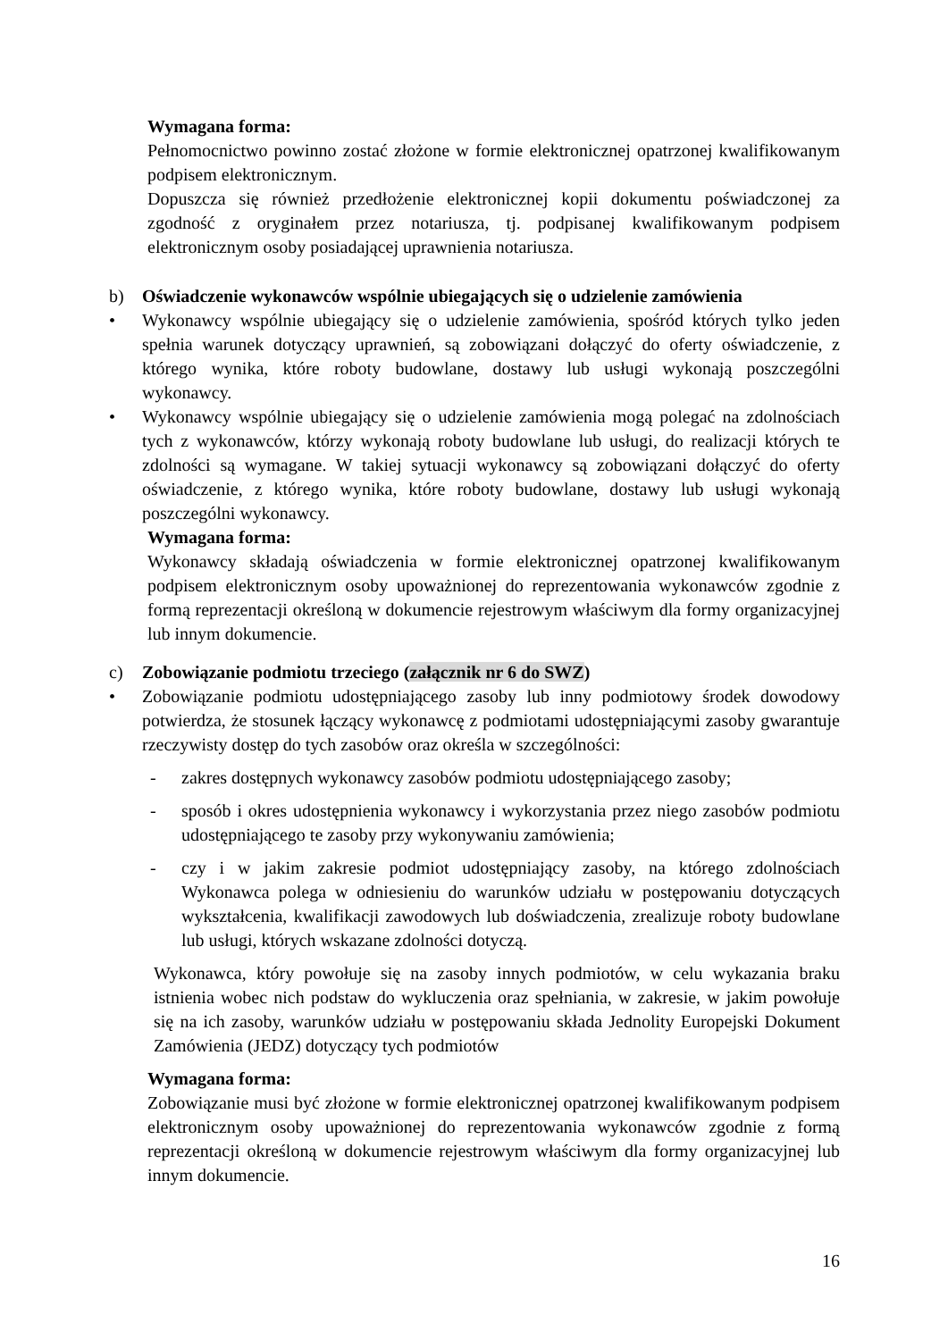Wymagana forma:
Pełnomocnictwo powinno zostać złożone w formie elektronicznej opatrzonej kwalifikowanym podpisem elektronicznym.
Dopuszcza się również przedłożenie elektronicznej kopii dokumentu poświadczonej za zgodność z oryginałem przez notariusza, tj. podpisanej kwalifikowanym podpisem elektronicznym osoby posiadającej uprawnienia notariusza.
b) Oświadczenie wykonawców wspólnie ubiegających się o udzielenie zamówienia
• Wykonawcy wspólnie ubiegający się o udzielenie zamówienia, spośród których tylko jeden spełnia warunek dotyczący uprawnień, są zobowiązani dołączyć do oferty oświadczenie, z którego wynika, które roboty budowlane, dostawy lub usługi wykonają poszczególni wykonawcy.
• Wykonawcy wspólnie ubiegający się o udzielenie zamówienia mogą polegać na zdolnościach tych z wykonawców, którzy wykonają roboty budowlane lub usługi, do realizacji których te zdolności są wymagane. W takiej sytuacji wykonawcy są zobowiązani dołączyć do oferty oświadczenie, z którego wynika, które roboty budowlane, dostawy lub usługi wykonają poszczególni wykonawcy.
Wymagana forma:
Wykonawcy składają oświadczenia w formie elektronicznej opatrzonej kwalifikowanym podpisem elektronicznym osoby upoważnionej do reprezentowania wykonawców zgodnie z formą reprezentacji określoną w dokumencie rejestrowym właściwym dla formy organizacyjnej lub innym dokumencie.
c) Zobowiązanie podmiotu trzeciego (załącznik nr 6 do SWZ)
• Zobowiązanie podmiotu udostępniającego zasoby lub inny podmiotowy środek dowodowy potwierdza, że stosunek łączący wykonawcę z podmiotami udostępniającymi zasoby gwarantuje rzeczywisty dostęp do tych zasobów oraz określa w szczególności:
- zakres dostępnych wykonawcy zasobów podmiotu udostępniającego zasoby;
- sposób i okres udostępnienia wykonawcy i wykorzystania przez niego zasobów podmiotu udostępniającego te zasoby przy wykonywaniu zamówienia;
- czy i w jakim zakresie podmiot udostępniający zasoby, na którego zdolnościach Wykonawca polega w odniesieniu do warunków udziału w postępowaniu dotyczących wykształcenia, kwalifikacji zawodowych lub doświadczenia, zrealizuje roboty budowlane lub usługi, których wskazane zdolności dotyczą.
Wykonawca, który powołuje się na zasoby innych podmiotów, w celu wykazania braku istnienia wobec nich podstaw do wykluczenia oraz spełniania, w zakresie, w jakim powołuje się na ich zasoby, warunków udziału w postępowaniu składa Jednolity Europejski Dokument Zamówienia (JEDZ) dotyczący tych podmiotów
Wymagana forma:
Zobowiązanie musi być złożone w formie elektronicznej opatrzonej kwalifikowanym podpisem elektronicznym osoby upoważnionej do reprezentowania wykonawców zgodnie z formą reprezentacji określoną w dokumencie rejestrowym właściwym dla formy organizacyjnej lub innym dokumencie.
16